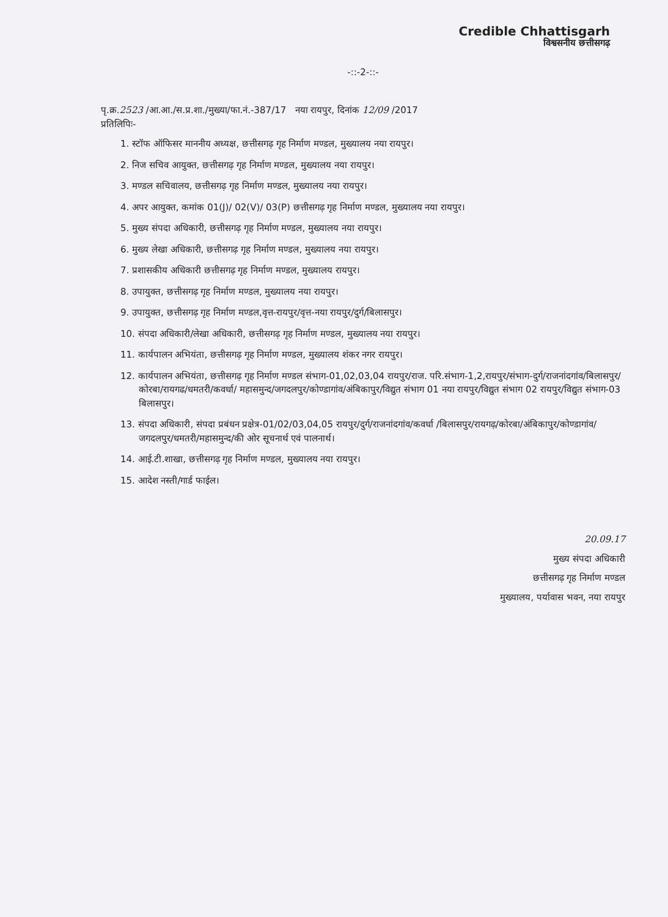Credible Chhattisgarh
विश्वसनीय छत्तीसगढ़
-::-2-::-
पृ.क्र.2523 /आ.आ./स.प्र.शा./मुख्या/फा.नं.-387/17 नया रायपुर, दिनांक 12/09 /2017
प्रतिलिपिः-
1. स्टॉफ ऑफिसर माननीय अध्यक्ष, छत्तीसगढ़ गृह निर्माण मण्डल, मुख्यालय नया रायपुर।
2. निज सचिव आयुक्त, छत्तीसगढ़ गृह निर्माण मण्डल, मुख्यालय नया रायपुर।
3. मण्डल सचिवालय, छत्तीसगढ़ गृह निर्माण मण्डल, मुख्यालय नया रायपुर।
4. अपर आयुक्त, कमांक 01(J)/ 02(V)/ 03(P) छत्तीसगढ़ गृह निर्माण मण्डल, मुख्यालय नया रायपुर।
5. मुख्य संपदा अधिकारी, छत्तीसगढ़ गृह निर्माण मण्डल, मुख्यालय नया रायपुर।
6. मुख्य लेखा अधिकारी, छत्तीसगढ़ गृह निर्माण मण्डल, मुख्यालय नया रायपुर।
7. प्रशासकीय अधिकारी छत्तीसगढ़ गृह निर्माण मण्डल, मुख्यालय रायपुर।
8. उपायुक्त, छत्तीसगढ़ गृह निर्माण मण्डल, मुख्यालय नया रायपुर।
9. उपायुक्त, छत्तीसगढ़ गृह निर्माण मण्डल,वृत्त-रायपुर/वृत्त-नया रायपुर/दुर्ग/बिलासपुर।
10. संपदा अधिकारी/लेखा अधिकारी, छत्तीसगढ़ गृह निर्माण मण्डल, मुख्यालय नया रायपुर।
11. कार्यपालन अभियंता, छत्तीसगढ़ गृह निर्माण मण्डल, मुख्यालय शंकर नगर रायपुर।
12. कार्यपालन अभियंता, छत्तीसगढ़ गृह निर्माण मण्डल संभाग-01,02,03,04 रायपुर/राज. परि.संभाग-1,2,रायपुर/संभाग-दुर्ग/राजनांदगांव/बिलासपुर/कोरबा/रायगढ/धमतरी/कवर्धा/ महासमुन्द/जगदलपुर/कोण्डागांव/अंबिकापुर/विद्युत संभाग 01 नया रायपुर/विद्युत संभाग 02 रायपुर/विद्युत संभाग-03 बिलासपुर।
13. संपदा अधिकारी, संपदा प्रबंधन प्रक्षेत्र-01/02/03,04,05 रायपुर/दुर्ग/राजनांदगांव/कवर्धा /बिलासपुर/रायगढ़/कोरबा/अंबिकापुर/कोण्डागांव/जगदलपुर/धमतरी/महासमुन्द/की ओर सूचनार्थ एवं पालनार्थ।
14. आई.टी.शाखा, छत्तीसगढ़ गृह निर्माण मण्डल, मुख्यालय नया रायपुर।
15. आदेश नस्ती/गार्ड फाईल।
20.09.17
मुख्य संपदा अधिकारी
छत्तीसगढ़ गृह निर्माण मण्डल
मुख्यालय, पर्यावास भवन, नया रायपुर